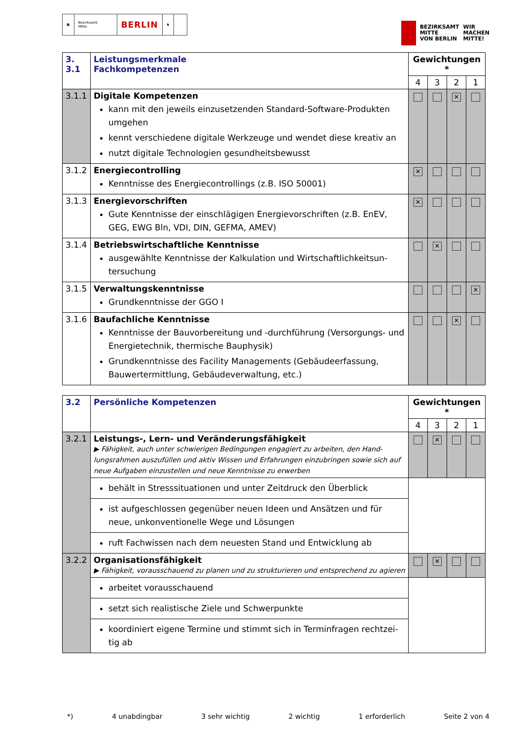▣ Bezirksamt
Mitte
BERLIN
♞
BEZIRKSAMT
MITTE
VON BERLIN
WIR
MACHEN
MITTE!
| 3. 3.1 | Leistungsmerkmale Fachkompetenzen | Gewichtungen * | | | |
| | | 4 | 3 | 2 | 1 |
| 3.1.1 | Digitale Kompetenzen kann mit den jeweils einzusetzenden Standard-Software-Produkten umgehen kennt verschiedene digitale Werkzeuge und wendet diese kreativ an nutzt digitale Technologien gesundheitsbewusst | | | ✕ | |
| 3.1.2 | Energiecontrolling Kenntnisse des Energiecontrollings (z.B. ISO 50001) | ✕ | | | |
| 3.1.3 | Energievorschriften Gute Kenntnisse der einschlägigen Energievorschriften (z.B. EnEV, GEG, EWG Bln, VDI, DIN, GEFMA, AMEV) | ✕ | | | |
| 3.1.4 | Betriebswirtschaftliche Kenntnisse ausgewählte Kenntnisse der Kalkulation und Wirtschaftlichkeitsun-tersuchung | | ✕ | | |
| 3.1.5 | Verwaltungskenntnisse Grundkenntnisse der GGO I | | | | ✕ |
| 3.1.6 | Baufachliche Kenntnisse Kenntnisse der Bauvorbereitung und -durchführung (Versorgungs- und Energietechnik, thermische Bauphysik) Grundkenntnisse des Facility Managements (Gebäudeerfassung, Bauwertermittlung, Gebäudeverwaltung, etc.) | | | ✕ | |
| 3.2 | Persönliche Kompetenzen | Gewichtungen * | | | |
| | | 4 | 3 | 2 | 1 |
| 3.2.1 | Leistungs-, Lern- und Veränderungsfähigkeit ▶ Fähigkeit, auch unter schwierigen Bedingungen engagiert zu arbeiten, den Hand-lungsrahmen auszufüllen und aktiv Wissen und Erfahrungen einzubringen sowie sich auf neue Aufgaben einzustellen und neue Kenntnisse zu erwerben | | ✕ | | |
| | behält in Stresssituationen und unter Zeitdruck den Überblick | | | | |
| | ist aufgeschlossen gegenüber neuen Ideen und Ansätzen und für neue, unkonventionelle Wege und Lösungen | | | | |
| | ruft Fachwissen nach dem neuesten Stand und Entwicklung ab | | | | |
| 3.2.2 | Organisationsfähigkeit ▶ Fähigkeit, vorausschauend zu planen und zu strukturieren und entsprechend zu agieren | | ✕ | | |
| | arbeitet vorausschauend | | | | |
| | setzt sich realistische Ziele und Schwerpunkte | | | | |
| | koordiniert eigene Termine und stimmt sich in Terminfragen rechtzei-tig ab | | | | |
*) 4 unabdingbar 3 sehr wichtig 2 wichtig 1 erforderlich Seite 2 von 4